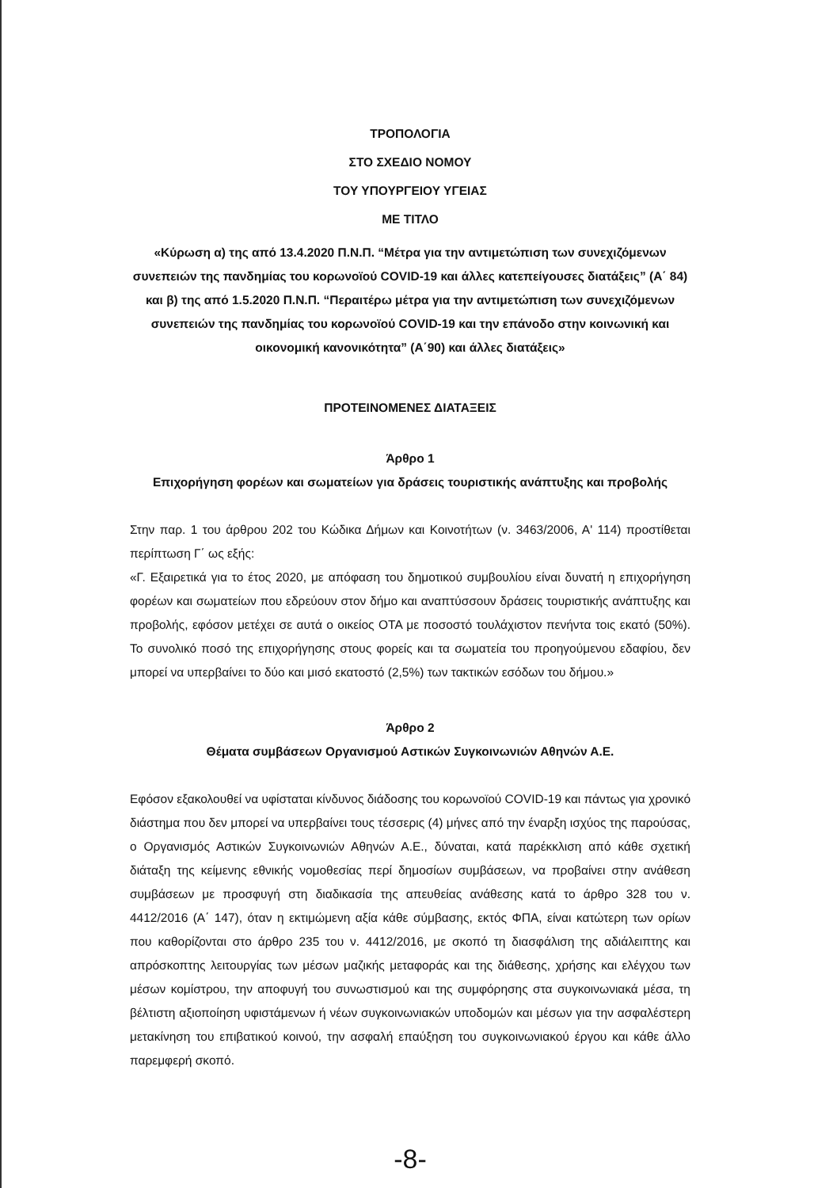ΤΡΟΠΟΛΟΓΙΑ
ΣΤΟ ΣΧΕΔΙΟ ΝΟΜΟΥ
ΤΟΥ ΥΠΟΥΡΓΕΙΟΥ ΥΓΕΙΑΣ
ΜΕ ΤΙΤΛΟ
«Κύρωση α) της από 13.4.2020 Π.Ν.Π. “Μέτρα για την αντιμετώπιση των συνεχιζόμενων συνεπειών της πανδημίας του κορωνοϊού COVID-19 και άλλες κατεπείγουσες διατάξεις” (Α΄ 84) και β) της από 1.5.2020 Π.Ν.Π. “Περαιτέρω μέτρα για την αντιμετώπιση των συνεχιζόμενων συνεπειών της πανδημίας του κορωνοϊού COVID-19 και την επάνοδο στην κοινωνική και οικονομική κανονικότητα” (Α΄90) και άλλες διατάξεις»
ΠΡΟΤΕΙΝΟΜΕΝΕΣ ΔΙΑΤΑΞΕΙΣ
Άρθρο 1
Επιχορήγηση φορέων και σωματείων για δράσεις τουριστικής ανάπτυξης και προβολής
Στην παρ. 1 του άρθρου 202 του Κώδικα Δήμων και Κοινοτήτων (ν. 3463/2006, Α' 114) προστίθεται περίπτωση Γ΄ ως εξής:
«Γ. Εξαιρετικά για το έτος 2020, με απόφαση του δημοτικού συμβουλίου είναι δυνατή η επιχορήγηση φορέων και σωματείων που εδρεύουν στον δήμο και αναπτύσσουν δράσεις τουριστικής ανάπτυξης και προβολής, εφόσον μετέχει σε αυτά ο οικείος ΟΤΑ με ποσοστό τουλάχιστον πενήντα τοις εκατό (50%). Το συνολικό ποσό της επιχορήγησης στους φορείς και τα σωματεία του προηγούμενου εδαφίου, δεν μπορεί να υπερβαίνει το δύο και μισό εκατοστό (2,5%) των τακτικών εσόδων του δήμου.»
Άρθρο 2
Θέματα συμβάσεων Οργανισμού Αστικών Συγκοινωνιών Αθηνών Α.Ε.
Εφόσον εξακολουθεί να υφίσταται κίνδυνος διάδοσης του κορωνοϊού COVID-19 και πάντως για χρονικό διάστημα που δεν μπορεί να υπερβαίνει τους τέσσερις (4) μήνες από την έναρξη ισχύος της παρούσας, ο Οργανισμός Αστικών Συγκοινωνιών Αθηνών Α.Ε., δύναται, κατά παρέκκλιση από κάθε σχετική διάταξη της κείμενης εθνικής νομοθεσίας περί δημοσίων συμβάσεων, να προβαίνει στην ανάθεση συμβάσεων με προσφυγή στη διαδικασία της απευθείας ανάθεσης κατά το άρθρο 328 του ν. 4412/2016 (Α΄ 147), όταν η εκτιμώμενη αξία κάθε σύμβασης, εκτός ΦΠΑ, είναι κατώτερη των ορίων που καθορίζονται στο άρθρο 235 του ν. 4412/2016, με σκοπό τη διασφάλιση της αδιάλειπτης και απρόσκοπτης λειτουργίας των μέσων μαζικής μεταφοράς και της διάθεσης, χρήσης και ελέγχου των μέσων κομίστρου, την αποφυγή του συνωστισμού και της συμφόρησης στα συγκοινωνιακά μέσα, τη βέλτιστη αξιοποίηση υφιστάμενων ή νέων συγκοινωνιακών υποδομών και μέσων για την ασφαλέστερη μετακίνηση του επιβατικού κοινού, την ασφαλή επαύξηση του συγκοινωνιακού έργου και κάθε άλλο παρεμφερή σκοπό.
-8-